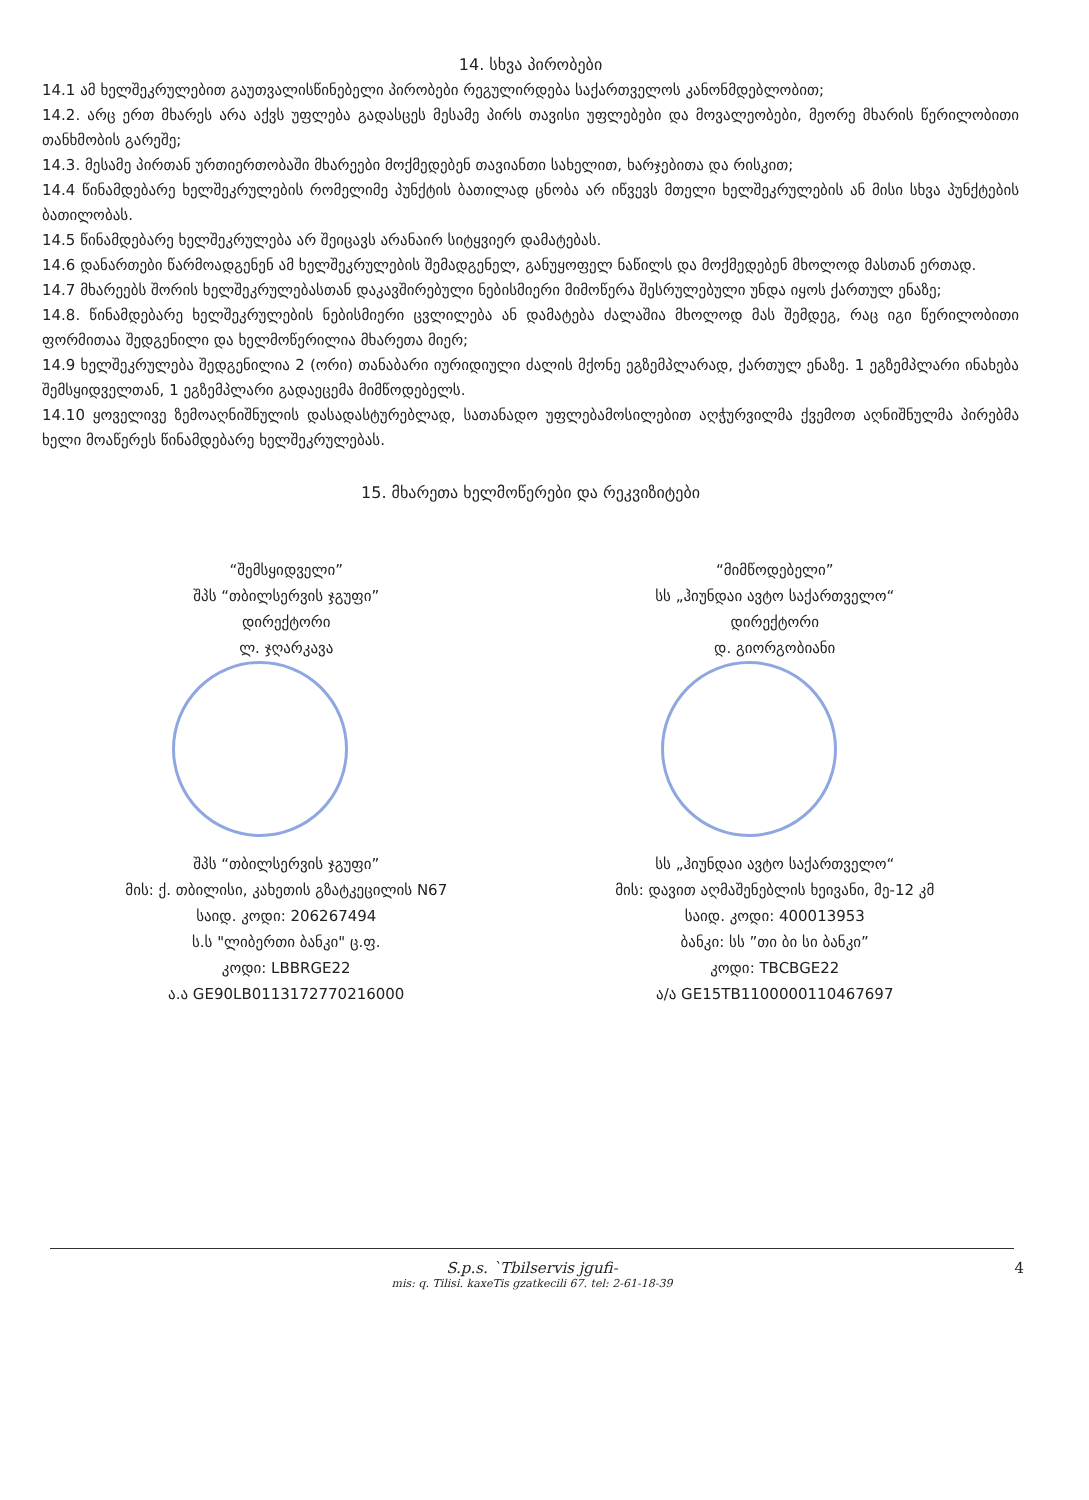14. სხვა პირობები
14.1 ამ ხელშეკრულებით გაუთვალისწინებელი პირობები რეგულირდება საქართველოს კანონმდებლობით;
14.2. არც ერთ მხარეს არა აქვს უფლება გადასცეს მესამე პირს თავისი უფლებები და მოვალეობები, მეორე მხარის წერილობითი თანხმობის გარეშე;
14.3. მესამე პირთან ურთიერთობაში მხარეები მოქმედებენ თავიანთი სახელით, ხარჯებითა და რისკით;
14.4 წინამდებარე ხელშეკრულების რომელიმე პუნქტის ბათილად ცნობა არ იწვევს მთელი ხელშეკრულების ან მისი სხვა პუნქტების ბათილობას.
14.5 წინამდებარე ხელშეკრულება არ შეიცავს არანაირ სიტყვიერ დამატებას.
14.6 დანართები წარმოადგენენ ამ ხელშეკრულების შემადგენელ, განუყოფელ ნაწილს და მოქმედებენ მხოლოდ მასთან ერთად.
14.7 მხარეებს შორის ხელშეკრულებასთან დაკავშირებული ნებისმიერი მიმოწერა შესრულებული უნდა იყოს ქართულ ენაზე;
14.8. წინამდებარე ხელშეკრულების ნებისმიერი ცვლილება ან დამატება ძალაშია მხოლოდ მას შემდეგ, რაც იგი წერილობითი ფორმითაა შედგენილი და ხელმოწერილია მხარეთა მიერ;
14.9 ხელშეკრულება შედგენილია 2 (ორი) თანაბარი იურიდიული ძალის მქონე ეგზემპლარად, ქართულ ენაზე. 1 ეგზემპლარი ინახება შემსყიდველთან, 1 ეგზემპლარი გადაეცემა მიმწოდებელს.
14.10 ყოველივე ზემოაღნიშნულის დასადასტურებლად, სათანადო უფლებამოსილებით აღჭურვილმა ქვემოთ აღნიშნულმა პირებმა ხელი მოაწერეს წინამდებარე ხელშეკრულებას.
15. მხარეთა ხელმოწერები და რეკვიზიტები
“შემსყიდველი”
შპს “თბილსერვის ჯგუფი”
დირექტორი
ლ. ჯღარკავა
შპს “თბილსერვის ჯგუფი”
მის: ქ. თბილისი, კახეთის გზატკეცილის N67
საიდ. კოდი: 206267494
ს.ს "ლიბერთი ბანკი" ც.ფ.
კოდი: LBBRGE22
ა.ა GE90LB0113172770216000
“მიმწოდებელი”
სს „ჰიუნდაი ავტო საქართველო“
დირექტორი
დ. გიორგობიანი
სს „ჰიუნდაი ავტო საქართველო“
მის: დავით აღმაშენებლის ხეივანი, მე-12 კმ
საიდ. კოდი: 400013953
ბანკი: სს ”თი ბი სი ბანკი”
კოდი: TBCBGE22
ა/ა GE15TB1100000110467697
S.p.s. `Tbilservis jgufi-
mis: q. Tilisi. kaxeTis gzatkecili 67. tel: 2-61-18-39
4